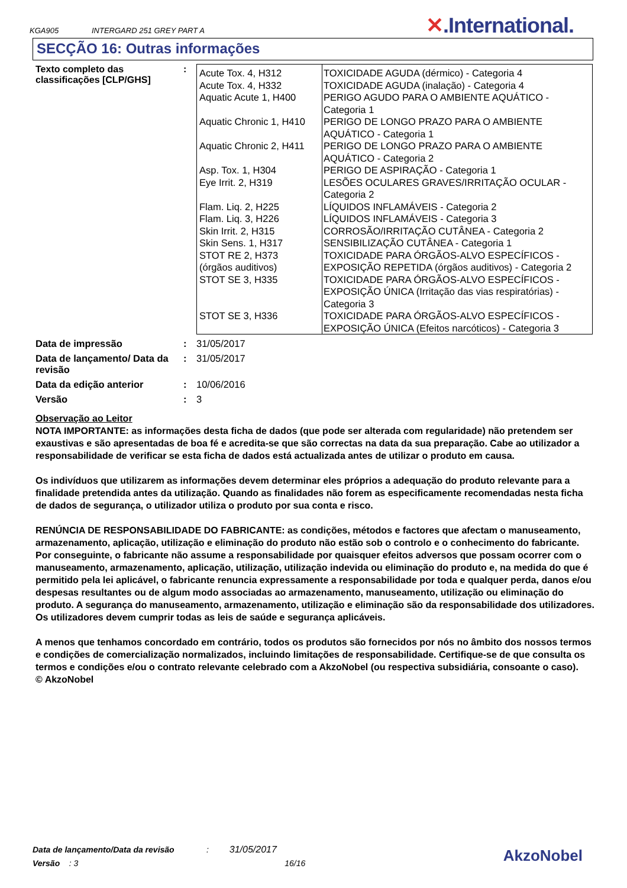KGA905 INTERGARD 251 GREY PART A ✕.International.
SECÇÃO 16: Outras informações
Texto completo das classificações [CLP/GHS]
:
| Acute Tox. 4, H312 Acute Tox. 4, H332 Aquatic Acute 1, H400 Aquatic Chronic 1, H410 Aquatic Chronic 2, H411 Asp. Tox. 1, H304 Eye Irrit. 2, H319 Flam. Liq. 2, H225 Flam. Liq. 3, H226 Skin Irrit. 2, H315 Skin Sens. 1, H317 STOT RE 2, H373 (órgãos auditivos) STOT SE 3, H335 STOT SE 3, H336 | TOXICIDADE AGUDA (dérmico) - Categoria 4 TOXICIDADE AGUDA (inalação) - Categoria 4 PERIGO AGUDO PARA O AMBIENTE AQUÁTICO - Categoria 1 PERIGO DE LONGO PRAZO PARA O AMBIENTE AQUÁTICO - Categoria 1 PERIGO DE LONGO PRAZO PARA O AMBIENTE AQUÁTICO - Categoria 2 PERIGO DE ASPIRAÇÃO - Categoria 1 LESÕES OCULARES GRAVES/IRRITAÇÃO OCULAR - Categoria 2 LÍQUIDOS INFLAMÁVEIS - Categoria 2 LÍQUIDOS INFLAMÁVEIS - Categoria 3 CORROSÃO/IRRITAÇÃO CUTÂNEA - Categoria 2 SENSIBILIZAÇÃO CUTÂNEA - Categoria 1 TOXICIDADE PARA ÓRGÃOS-ALVO ESPECÍFICOS - EXPOSIÇÃO REPETIDA (órgãos auditivos) - Categoria 2 TOXICIDADE PARA ÓRGÃOS-ALVO ESPECÍFICOS - EXPOSIÇÃO ÚNICA (Irritação das vias respiratórias) - Categoria 3 TOXICIDADE PARA ÓRGÃOS-ALVO ESPECÍFICOS - EXPOSIÇÃO ÚNICA (Efeitos narcóticos) - Categoria 3 |
Data de impressão : 31/05/2017
Data de lançamento/ Data da revisão
: 31/05/2017
Data da edição anterior : 10/06/2016
Versão : 3
Observação ao Leitor
NOTA IMPORTANTE: as informações desta ficha de dados (que pode ser alterada com regularidade) não pretendem ser exaustivas e são apresentadas de boa fé e acredita-se que são correctas na data da sua preparação. Cabe ao utilizador a responsabilidade de verificar se esta ficha de dados está actualizada antes de utilizar o produto em causa.
Os indivíduos que utilizarem as informações devem determinar eles próprios a adequação do produto relevante para a finalidade pretendida antes da utilização. Quando as finalidades não forem as especificamente recomendadas nesta ficha de dados de segurança, o utilizador utiliza o produto por sua conta e risco.
RENÚNCIA DE RESPONSABILIDADE DO FABRICANTE: as condições, métodos e factores que afectam o manuseamento, armazenamento, aplicação, utilização e eliminação do produto não estão sob o controlo e o conhecimento do fabricante. Por conseguinte, o fabricante não assume a responsabilidade por quaisquer efeitos adversos que possam ocorrer com o manuseamento, armazenamento, aplicação, utilização, utilização indevida ou eliminação do produto e, na medida do que é permitido pela lei aplicável, o fabricante renuncia expressamente a responsabilidade por toda e qualquer perda, danos e/ou despesas resultantes ou de algum modo associadas ao armazenamento, manuseamento, utilização ou eliminação do produto. A segurança do manuseamento, armazenamento, utilização e eliminação são da responsabilidade dos utilizadores. Os utilizadores devem cumprir todas as leis de saúde e segurança aplicáveis.
A menos que tenhamos concordado em contrário, todos os produtos são fornecidos por nós no âmbito dos nossos termos e condições de comercialização normalizados, incluindo limitações de responsabilidade. Certifique-se de que consulta os termos e condições e/ou o contrato relevante celebrado com a AkzoNobel (ou respectiva subsidiária, consoante o caso).
© AkzoNobel
Data de lançamento/Data da revisão : 31/05/2017
Versão : 3 16/16
AkzoNobel